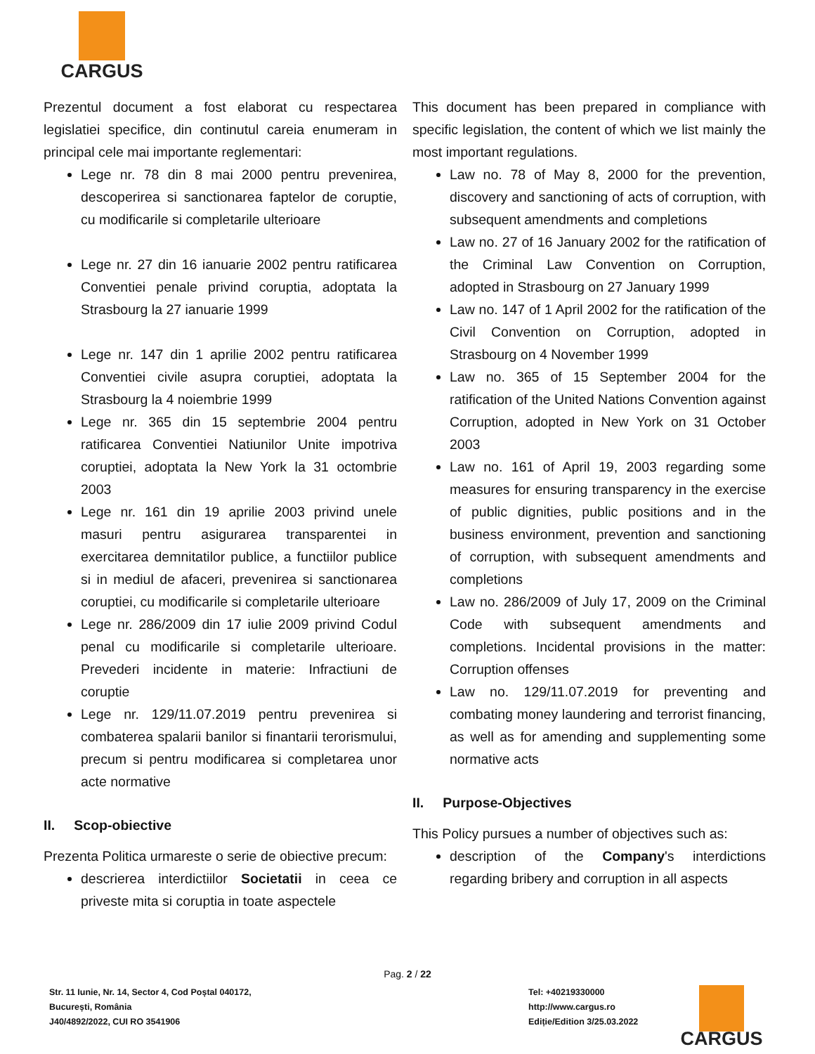CARGUS
Prezentul document a fost elaborat cu respectarea legislatiei specifice, din continutul careia enumeram in principal cele mai importante reglementari:
Lege nr. 78 din 8 mai 2000 pentru prevenirea, descoperirea si sanctionarea faptelor de coruptie, cu modificarile si completarile ulterioare
Lege nr. 27 din 16 ianuarie 2002 pentru ratificarea Conventiei penale privind coruptia, adoptata la Strasbourg la 27 ianuarie 1999
Lege nr. 147 din 1 aprilie 2002 pentru ratificarea Conventiei civile asupra coruptiei, adoptata la Strasbourg la 4 noiembrie 1999
Lege nr. 365 din 15 septembrie 2004 pentru ratificarea Conventiei Natiunilor Unite impotriva coruptiei, adoptata la New York la 31 octombrie 2003
Lege nr. 161 din 19 aprilie 2003 privind unele masuri pentru asigurarea transparentei in exercitarea demnitatilor publice, a functiilor publice si in mediul de afaceri, prevenirea si sanctionarea coruptiei, cu modificarile si completarile ulterioare
Lege nr. 286/2009 din 17 iulie 2009 privind Codul penal cu modificarile si completarile ulterioare. Prevederi incidente in materie: Infractiuni de coruptie
Lege nr. 129/11.07.2019 pentru prevenirea si combaterea spalarii banilor si finantarii terorismului, precum si pentru modificarea si completarea unor acte normative
II. Scop-obiective
Prezenta Politica urmareste o serie de obiective precum:
descrierea interdictiilor Societatii in ceea ce priveste mita si coruptia in toate aspectele
This document has been prepared in compliance with specific legislation, the content of which we list mainly the most important regulations.
Law no. 78 of May 8, 2000 for the prevention, discovery and sanctioning of acts of corruption, with subsequent amendments and completions
Law no. 27 of 16 January 2002 for the ratification of the Criminal Law Convention on Corruption, adopted in Strasbourg on 27 January 1999
Law no. 147 of 1 April 2002 for the ratification of the Civil Convention on Corruption, adopted in Strasbourg on 4 November 1999
Law no. 365 of 15 September 2004 for the ratification of the United Nations Convention against Corruption, adopted in New York on 31 October 2003
Law no. 161 of April 19, 2003 regarding some measures for ensuring transparency in the exercise of public dignities, public positions and in the business environment, prevention and sanctioning of corruption, with subsequent amendments and completions
Law no. 286/2009 of July 17, 2009 on the Criminal Code with subsequent amendments and completions. Incidental provisions in the matter: Corruption offenses
Law no. 129/11.07.2019 for preventing and combating money laundering and terrorist financing, as well as for amending and supplementing some normative acts
II. Purpose-Objectives
This Policy pursues a number of objectives such as:
description of the Company's interdictions regarding bribery and corruption in all aspects
Pag. 2 / 22
Str. 11 Iunie, Nr. 14, Sector 4, Cod Poștal 040172,
București, România
J40/4892/2022, CUI RO 3541906
Tel: +40219330000
http://www.cargus.ro
Ediție/Edition 3/25.03.2022
CARGUS